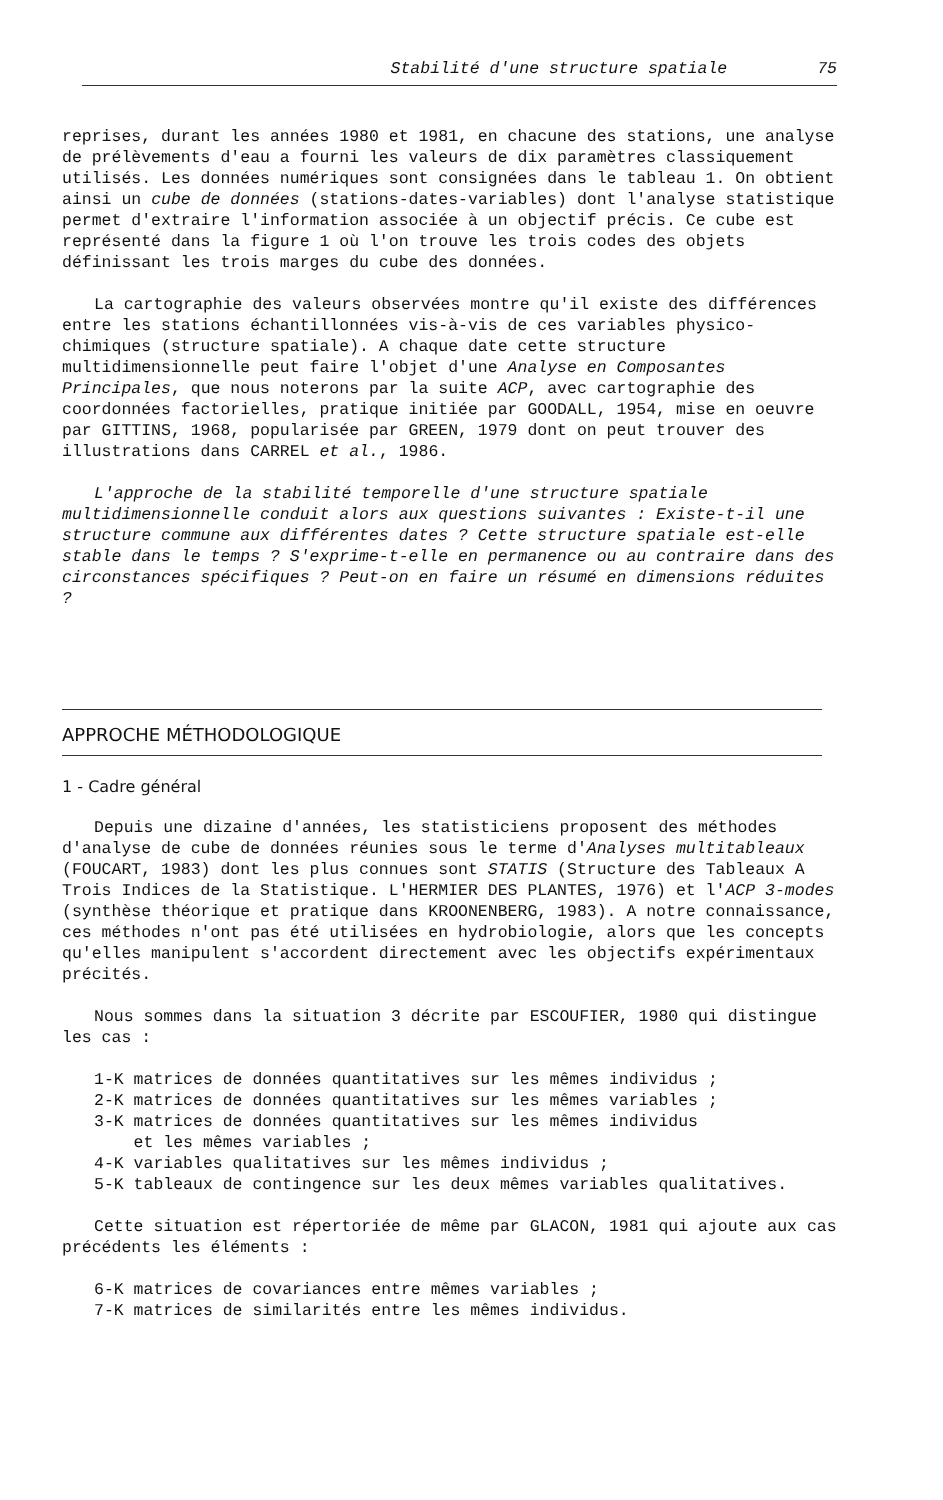Stabilité d'une structure spatiale 75
reprises, durant les années 1980 et 1981, en chacune des stations, une analyse de prélèvements d'eau a fourni les valeurs de dix paramètres classiquement utilisés. Les données numériques sont consignées dans le tableau 1. On obtient ainsi un cube de données (stations-dates-variables) dont l'analyse statistique permet d'extraire l'information associée à un objectif précis. Ce cube est représenté dans la figure 1 où l'on trouve les trois codes des objets définissant les trois marges du cube des données.
La cartographie des valeurs observées montre qu'il existe des différences entre les stations échantillonnées vis-à-vis de ces variables physico-chimiques (structure spatiale). A chaque date cette structure multidimensionnelle peut faire l'objet d'une Analyse en Composantes Principales, que nous noterons par la suite ACP, avec cartographie des coordonnées factorielles, pratique initiée par GOODALL, 1954, mise en oeuvre par GITTINS, 1968, popularisée par GREEN, 1979 dont on peut trouver des illustrations dans CARREL et al., 1986.
L'approche de la stabilité temporelle d'une structure spatiale multidimensionnelle conduit alors aux questions suivantes : Existe-t-il une structure commune aux différentes dates ? Cette structure spatiale est-elle stable dans le temps ? S'exprime-t-elle en permanence ou au contraire dans des circonstances spécifiques ? Peut-on en faire un résumé en dimensions réduites ?
APPROCHE MÉTHODOLOGIQUE
1 - Cadre général
Depuis une dizaine d'années, les statisticiens proposent des méthodes d'analyse de cube de données réunies sous le terme d'Analyses multitableaux (FOUCART, 1983) dont les plus connues sont STATIS (Structure des Tableaux A Trois Indices de la Statistique. L'HERMIER DES PLANTES, 1976) et l'ACP 3-modes (synthèse théorique et pratique dans KROONENBERG, 1983). A notre connaissance, ces méthodes n'ont pas été utilisées en hydrobiologie, alors que les concepts qu'elles manipulent s'accordent directement avec les objectifs expérimentaux précités.
Nous sommes dans la situation 3 décrite par ESCOUFIER, 1980 qui distingue les cas :
1-K matrices de données quantitatives sur les mêmes individus ;
2-K matrices de données quantitatives sur les mêmes variables ;
3-K matrices de données quantitatives sur les mêmes individus
et les mêmes variables ;
4-K variables qualitatives sur les mêmes individus ;
5-K tableaux de contingence sur les deux mêmes variables qualitatives.
Cette situation est répertoriée de même par GLACON, 1981 qui ajoute aux cas précédents les éléments :
6-K matrices de covariances entre mêmes variables ;
7-K matrices de similarités entre les mêmes individus.